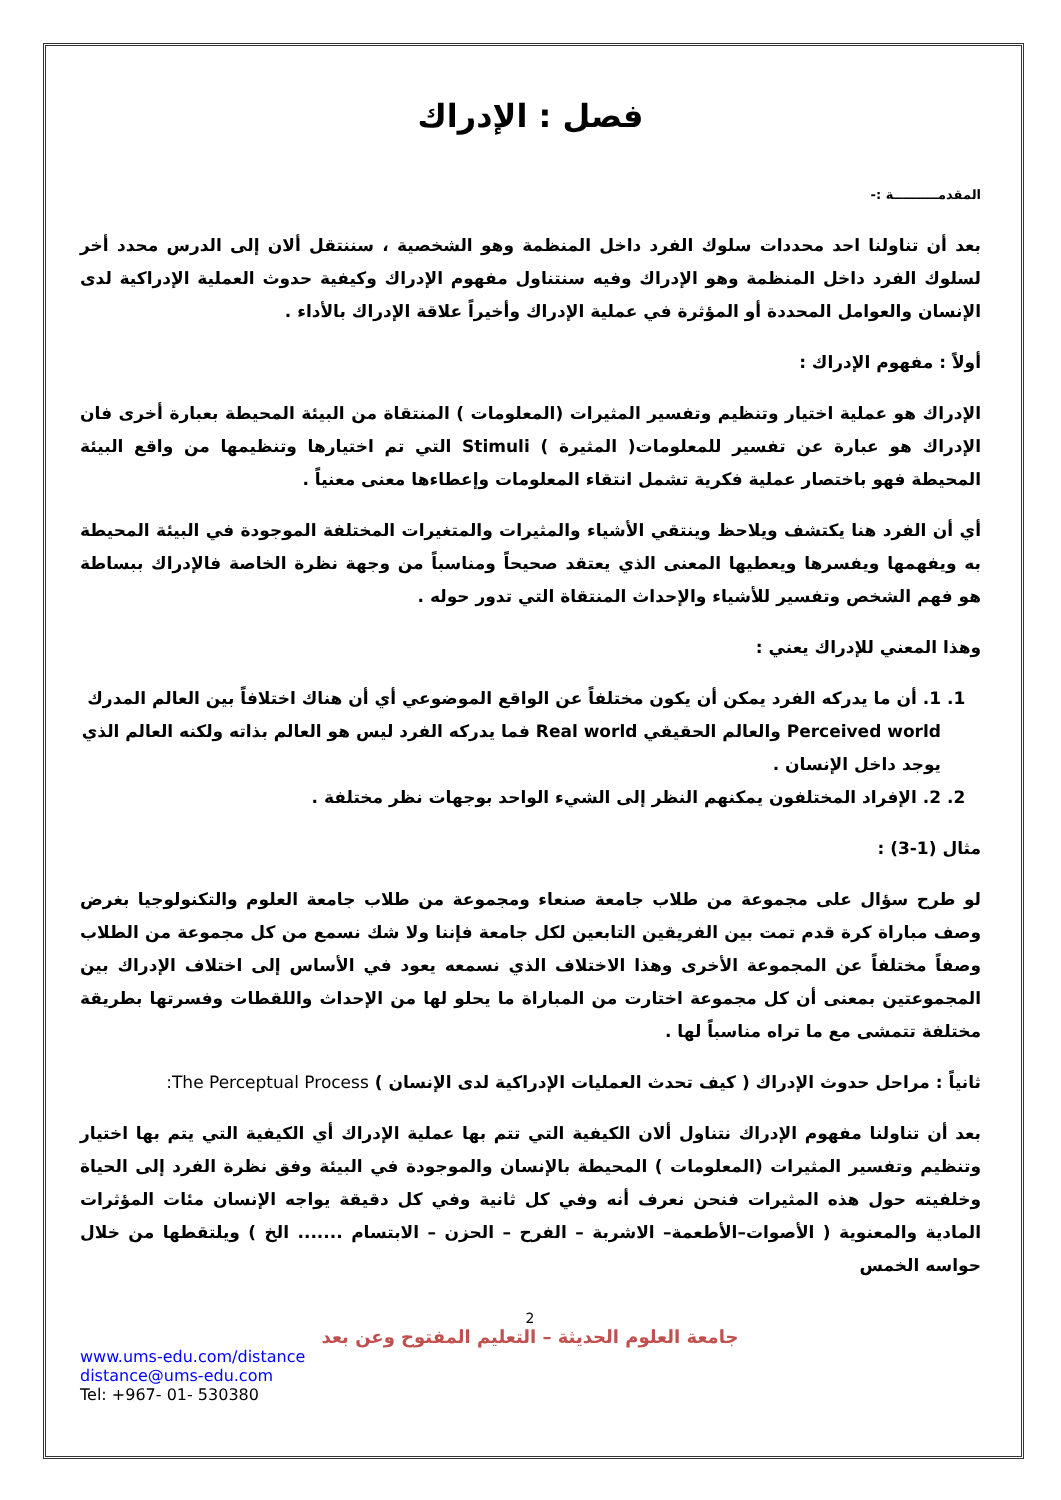فصل : الإدراك
المقدمــــــــــة :-
بعد أن تناولنا احد محددات سلوك الفرد داخل المنظمة وهو الشخصية ، سننتقل ألان إلى الدرس محدد أخر لسلوك الفرد داخل المنظمة وهو الإدراك وفيه سنتناول مفهوم الإدراك وكيفية حدوث العملية الإدراكية لدى الإنسان والعوامل المحددة أو المؤثرة في عملية الإدراك وأخيراً علاقة الإدراك بالأداء .
أولاً : مفهوم الإدراك :
الإدراك هو عملية اختيار وتنظيم وتفسير المثيرات (المعلومات ) المنتقاة من البيئة المحيطة بعبارة أخرى فان الإدراك هو عبارة عن تفسير للمعلومات( المثيرة ) Stimuli التي تم اختيارها وتنظيمها من واقع البيئة المحيطة فهو باختصار عملية فكرية تشمل انتقاء المعلومات وإعطاءها معنى معنياً .
أي أن الفرد هنا يكتشف ويلاحظ وينتقي الأشياء والمثيرات والمتغيرات المختلفة الموجودة في البيئة المحيطة به ويفهمها ويفسرها ويعطيها المعنى الذي يعتقد صحيحاً ومناسباً من وجهة نظرة الخاصة فالإدراك ببساطة هو فهم الشخص وتفسير للأشياء والإحداث المنتقاة التي تدور حوله .
وهذا المعني للإدراك يعني :
1. 1. أن ما يدركه الفرد يمكن أن يكون مختلفاً عن الواقع الموضوعي أي أن هناك اختلافاً بين العالم المدرك Perceived world والعالم الحقيقي Real world فما يدركه الفرد ليس هو العالم بذاته ولكنه العالم الذي يوجد داخل الإنسان .
2. 2. الإفراد المختلفون يمكنهم النظر إلى الشيء الواحد بوجهات نظر مختلفة .
مثال (1-3) :
لو طرح سؤال على مجموعة من طلاب جامعة صنعاء ومجموعة من طلاب جامعة العلوم والتكنولوجيا بغرض وصف مباراة كرة قدم تمت بين الفريقين التابعين لكل جامعة فإننا ولا شك نسمع من كل مجموعة من الطلاب وصفاً مختلفاً عن المجموعة الأخرى وهذا الاختلاف الذي نسمعه يعود في الأساس إلى اختلاف الإدراك بين المجموعتين بمعنى أن كل مجموعة اختارت من المباراة ما يحلو لها من الإحداث واللقطات وفسرتها بطريقة مختلفة تتمشى مع ما تراه مناسباً لها .
ثانياً : مراحل حدوث الإدراك ( كيف تحدث العمليات الإدراكية لدى الإنسان ) The Perceptual Process:
بعد أن تناولنا مفهوم الإدراك نتناول ألان الكيفية التي تتم بها عملية الإدراك أي الكيفية التي يتم بها اختيار وتنظيم وتفسير المثيرات (المعلومات ) المحيطة بالإنسان والموجودة في البيئة وفق نظرة الفرد إلى الحياة وخلفيته حول هذه المثيرات فنحن نعرف أنه وفي كل ثانية وفي كل دقيقة يواجه الإنسان مئات المؤثرات المادية والمعنوية ( الأصوات–الأطعمة– الاشربة – الفرح – الحزن – الابتسام ....... الخ ) ويلتقطها من خلال حواسه الخمس
2
جامعة العلوم الحديثة – التعليم المفتوح وعن بعد
www.ums-edu.com/distance
distance@ums-edu.com
Tel: +967- 01- 530380